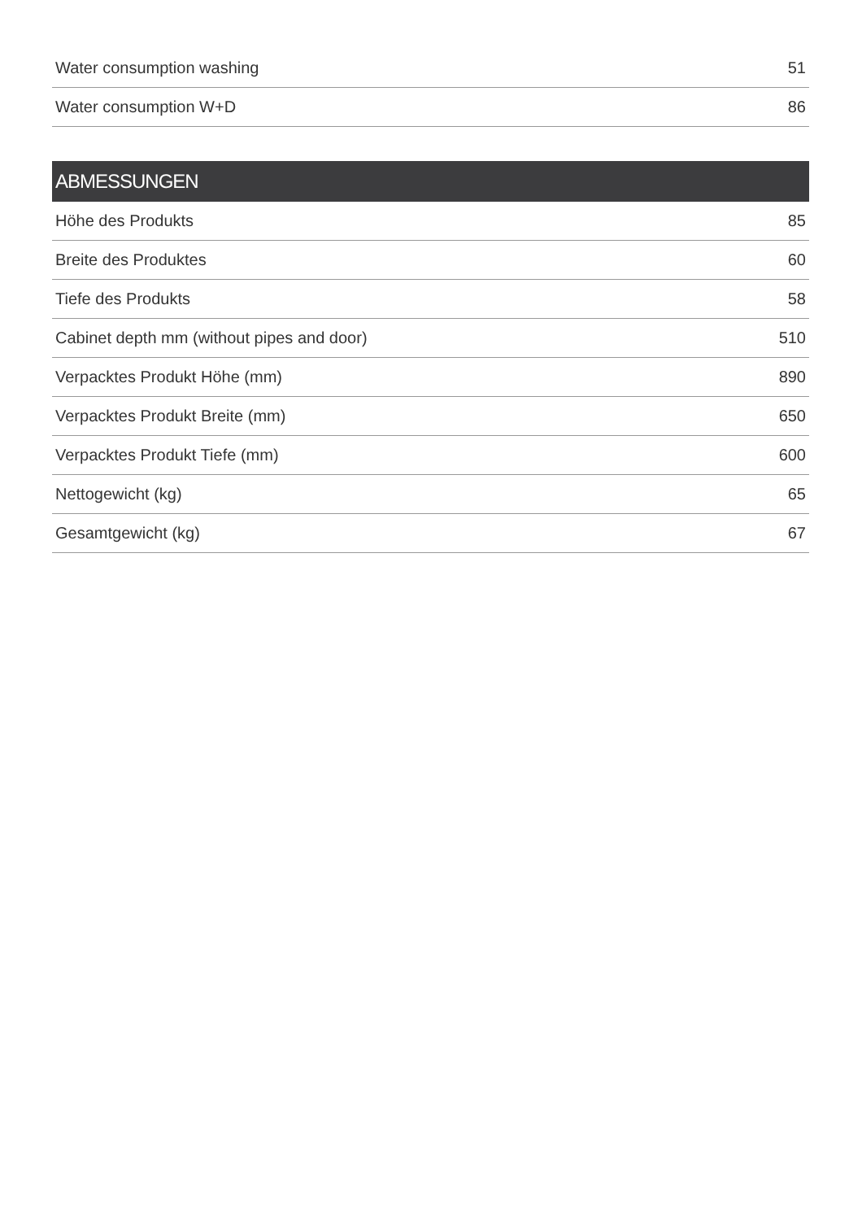| Water consumption washing | 51 |
| Water consumption W+D | 86 |
| ABMESSUNGEN | |
| --- | --- |
| Höhe des Produkts | 85 |
| Breite des Produktes | 60 |
| Tiefe des Produkts | 58 |
| Cabinet depth mm (without pipes and door) | 510 |
| Verpacktes Produkt Höhe (mm) | 890 |
| Verpacktes Produkt Breite (mm) | 650 |
| Verpacktes Produkt Tiefe (mm) | 600 |
| Nettogewicht (kg) | 65 |
| Gesamtgewicht (kg) | 67 |